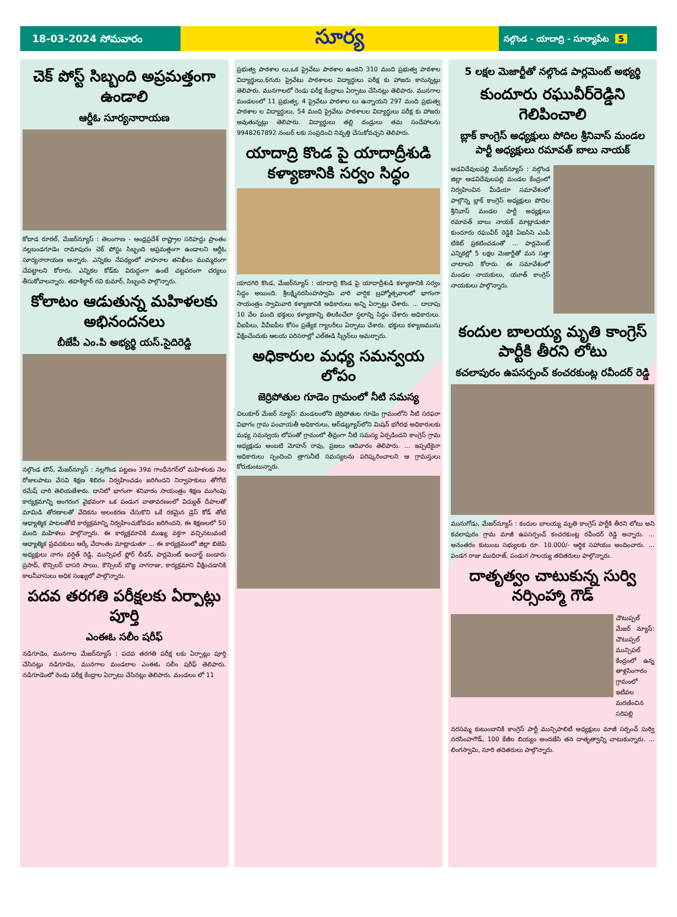18-03-2024 సోమవారం
సూర్య
నల్గొండ - యాదాద్రి - సూర్యాపేట 5
చెక్ పోస్ట్ సిబ్బంది అప్రమత్తంగా ఉండాలి
ఆర్డీఓ సూర్యనారాయణ
కోదాడ రూరల్, మేజర్‌న్యూస్ : తెలంగాణ - ఆంధ్రప్రదేశ్ రాష్ట్రాల సరిహద్దు ప్రాంతం నల్లబండగూడెం రామాపురం చెక్ పోస్టు సిబ్బంది అప్రమత్తంగా ఉండాలని ఆర్డీఓ సూర్యనారాయణ అన్నారు. ఎన్నికల నేపథ్యంలో వాహనాల తనిఖీలు ముమ్మరంగా చేపట్టాలని కోరారు. ఎన్నికల కోడ్‌కు విరుద్ధంగా ఉంటే చట్టపరంగా చర్యలు తీసుకోవాలన్నారు. తహశీల్దార్ రవి కుమార్, సిబ్బంది పాల్గొన్నారు.
కోలాటం ఆడుతున్న మహిళలకు అభినందనలు
బీజేపీ ఎం.పి అభ్యర్థి యస్.సైదిరెడ్డి
నల్గొండ టౌన్, మేజర్‌న్యూస్ : నల్లగొండ పట్టణం 39వ గాంధీనగర్‌లో మహిళలకు నెల రోజులపాటు వేసవి శిక్షణ శిబిరం నిర్వహించడం జరిగిందని నిర్వాహకులు తోగోటి రమేష్ చారి తెలియజేశారు. దానిలో భాగంగా శనివారం సాయంత్రం శిక్షణ ముగింపు కార్యక్రమాన్ని అంగరంగ వైభవంగా ఒక పండుగ వాతావరణంలో విద్యుత్ దీపాలతో మామిడి తోరణాలతో వేదికను అలంకరణ చేసుకొని ఒకే రకమైన డ్రెస్ కోడ్ తోటి ఆధ్యాత్మిక పాటలతోటి కార్యక్రమాన్ని నిర్వహించుకోవడం జరిగిందని, ఈ శిక్షణలలో 50 మంది మహిళలు పాల్గొన్నారు. ఈ కార్యక్రమానికి ముఖ్య వక్తగా వచ్చినటువంటి ఆధ్యాత్మిక ప్రవచకులు ఆర్కే వేదాంతం మాట్లాడుతూ ... ఈ కార్యక్రమంలో జిల్లా బిజెపి అధ్యక్షులు నాగం వర్షిత్ రెడ్డి, మున్సిపల్ ఫ్లోర్ లీడర్, పార్లమెంట్ ఇంచార్జ్ బండారు ప్రసాద్, కౌన్సిలర్ దాసరి సాయి, కౌన్సిలర్ బొజ్జ నాగరాజు, కార్యక్రమాని వీక్షించడానికి కాలనీవాసులు అధిక సంఖ్యలో పాల్గొన్నారు.
పదవ తరగతి పరీక్షలకు ఏర్పాట్లు పూర్తి
ఎంఈఓ సలీం షరీఫ్
నడిగూడెం, మునగాల మేజర్‌న్యూస్ : పదవ తరగతి పరీక్ష లకు ఏర్పాట్లు పూర్తి చేసినట్లు నడిగూడెం, మునగాల మండలాల ఎంఈఓ సలీం షరీఫ్ తెలిపారు. నడిగూడెంలో రెండు పరీక్ష కేంద్రాల ఏర్పాటు చేసినట్లు తెలిపారు. మండలం లో 11
ప్రభుత్వ పాఠశాల లు,ఒక ప్రైవేటు పాఠశాల ఉందని 310 మంది ప్రభుత్వ పాఠశాల విద్యార్థులు,6గురు ప్రైవేటు పాఠశాలల విద్యార్థులు పరీక్ష కు హాజరు కానున్నట్లు తెలిపారు. మునగాలలో రెండు పరీక్ష కేంద్రాలు ఏర్పాటు చేసినట్లు తెలిపారు. మునగాల మండలంలో 11 ప్రభుత్వ, 4 ప్రైవేటు పాఠశాల లు ఉన్నాయని 297 మంది ప్రభుత్వ పాఠశాల ల విద్యార్థులు, 54 మంది ప్రైవేటు పాఠశాలల విద్యార్థులు పరీక్ష కు హాజరు అవుతున్నట్లు తెలిపారు. విద్యార్థులు తల్లి దండ్రులు తమ సందేహాలను 9948267892 నంబర్ లకు సంప్రదించి నివృత్తి చేసుకోవచ్చని తెలిపారు.
యాదాద్రి కొండ పై యాదాద్రీశుడి కళ్యాణానికి సర్వం సిద్ధం
యాదగిరి కొండ, మేజర్‌న్యూస్ : యాదాద్రి కొండ పై యాదాద్రీశుడి కళ్యాణానికి సర్వం సిద్ధం అయింది. శ్రీలక్ష్మినరసింహస్వామి వారి వార్షిక బ్రహ్మోత్సవాలలో భాగంగా సాయంత్రం స్వామివారి కళ్యాణానికి అధికారులు అన్ని ఏర్పాట్లు చేశారు. ... దాదాపు 10 వేల మంది భక్తులు కళ్యాణాన్ని తిలకించేలా స్థలాన్ని సిద్ధం చేశారు అధికారులు. వీఐపీలు, వీవీఐపీల కోసం ప్రత్యేక గ్యాలరీలు ఏర్పాటు చేశారు. భక్తులు కళ్యాణమును వీక్షించేందుకు ఆలయ పరిసరాల్లో ఎల్ఈడి స్క్రీన్‌లు అమర్చారు.
అధికారుల మధ్య సమన్వయ లోపం
జెర్రిపోతుల గూడెం గ్రామంలో నీటి సమస్య
చిలుకూర్ మేజర్ న్యూస్: మండలంలోని జెర్రిపోతుల గూడెం గ్రామంలోని నీటి సరఫరా విభాగం గ్రామ పంచాయతీ అధికారులు, ఆర్‌డబ్ల్యూస్‌లోని మిషన్ భగీరథ అధికారులకు మధ్య సమన్వయ లోపంతో గ్రామంలో తీవ్రంగా నీటి సమస్య ఏర్పడిందని కాంగ్రెస్ గ్రామ అధ్యక్షుడు అంబటి మోహన్ రావు, ప్రజలు ఆదివారం తెలిపారు. ... ఇప్పటికైనా అధికారులు స్పందించి త్రాగునీటి సమస్యలను పరిష్కరించాలని ఆ గ్రామస్తులు కోరుకుంటున్నారు.
5 లక్షల మెజార్టీతో నల్గొండ పార్లమెంట్ అభ్యర్థి
కుందూరు రఘువీర్‌రెడ్డిని గెలిపించాలి
బ్లాక్ కాంగ్రెస్ అధ్యక్షులు పోదిల శ్రీనివాస్ మండల పార్టీ అధ్యక్షులు రమావత్ బాలు నాయక్
అడవిదేవులపల్లి మేజర్‌న్యూస్ : నల్గొండ జిల్లా అడవిదేవులపల్లి మండల కేంద్రంలో నిర్వహించిన మీడియా సమావేశంలో పాల్గొన్న బ్లాక్ కాంగ్రెస్ అధ్యక్షులు పోదిల శ్రీనివాస్ మండల పార్టీ అధ్యక్షులు రమావత్ బాలు నాయక్ మాట్లాడుతూ కుందూరు రఘువీర్ రెడ్డికి ఏఐసిసి ఎంపీ టికెట్ ప్రకటించడంతో ... పార్లమెంట్ ఎన్నికల్లో 5 లక్షల మెజార్టీతో మన సత్తా చాటాలని కోరారు. ఈ సమావేశంలో మండల నాయకులు, యూత్ కాంగ్రెస్ నాయకులు పాల్గొన్నారు.
కందుల బాలయ్య మృతి కాంగ్రెస్ పార్టీకి తీరని లోటు
కచలాపురం ఉపసర్పంచ్ కంచరకుంట్ల రవీందర్ రెడ్డి
మునుగోడు, మేజర్‌న్యూస్ : కందుల బాలయ్య మృతి కాంగ్రెస్ పార్టీకి తీరని లోటు అని కచలాపురం గ్రామ మాజీ ఉపసర్పంచ్ కంచరకుంట్ల రవీందర్ రెడ్డి అన్నారు. ... అనంతరం కుటుంబ సభ్యులకు రూ. 10.000/- ఆర్థిక సహాయం అందించారు. ... పండగ రాజు ముదిరాజ్, పండుగ సాలయ్య తదితరులు పాల్గొన్నారు.
దాతృత్వం చాటుకున్న సుర్వి నర్సింహ్మా గౌడ్
చౌటుప్పల్ మేజర్ న్యూస్: చౌటుప్పల్ మున్సిపల్ కేంద్రంలో ఉన్న తాళ్లసింగారం గ్రామంలో ఇటీవల మరణించిన సరిపల్లి
నరసమ్మ కుటుంబానికి కాంగ్రెస్ పార్టీ మున్సిపాలిటీ అధ్యక్షులు మాజీ సర్పంచ్ సుర్వి నరసింహగౌడ్, 100 కేజీల బియ్యం అందజేసి తన దాతృత్వాన్ని చాటుకున్నారు. ... లింగస్వామి, సూరి తదితరులు పాల్గొన్నారు.